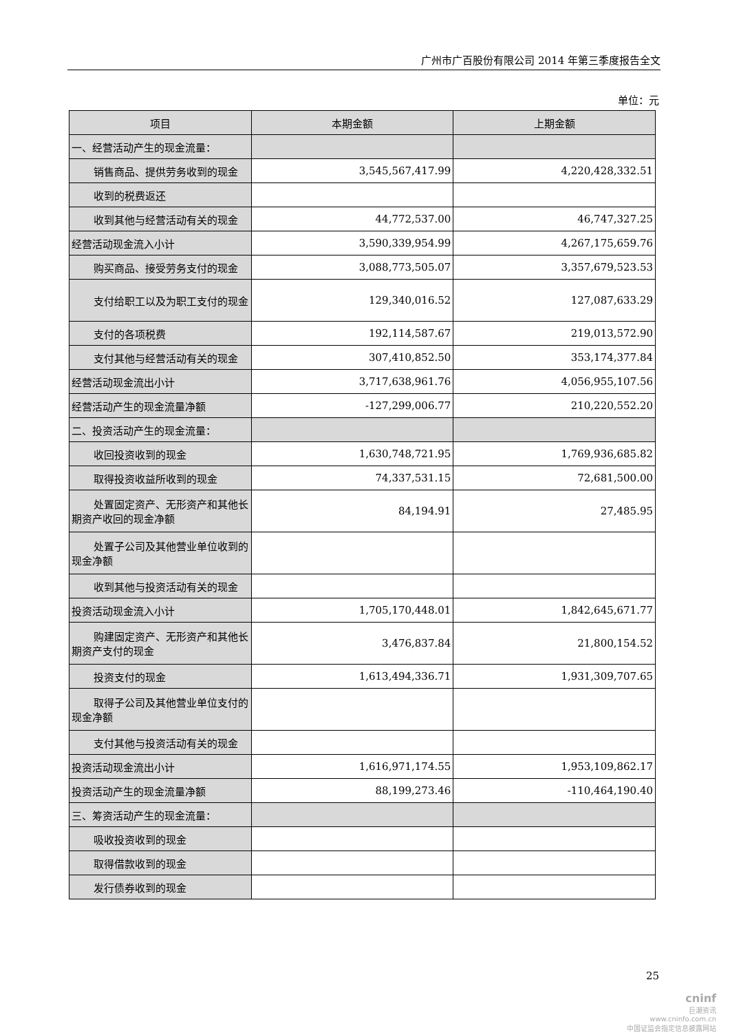广州市广百股份有限公司 2014 年第三季度报告全文
单位：元
| 项目 | 本期金额 | 上期金额 |
| --- | --- | --- |
| 一、经营活动产生的现金流量： | | |
| 销售商品、提供劳务收到的现金 | 3,545,567,417.99 | 4,220,428,332.51 |
| 收到的税费返还 | | |
| 收到其他与经营活动有关的现金 | 44,772,537.00 | 46,747,327.25 |
| 经营活动现金流入小计 | 3,590,339,954.99 | 4,267,175,659.76 |
| 购买商品、接受劳务支付的现金 | 3,088,773,505.07 | 3,357,679,523.53 |
| 支付给职工以及为职工支付的现金 | 129,340,016.52 | 127,087,633.29 |
| 支付的各项税费 | 192,114,587.67 | 219,013,572.90 |
| 支付其他与经营活动有关的现金 | 307,410,852.50 | 353,174,377.84 |
| 经营活动现金流出小计 | 3,717,638,961.76 | 4,056,955,107.56 |
| 经营活动产生的现金流量净额 | -127,299,006.77 | 210,220,552.20 |
| 二、投资活动产生的现金流量： | | |
| 收回投资收到的现金 | 1,630,748,721.95 | 1,769,936,685.82 |
| 取得投资收益所收到的现金 | 74,337,531.15 | 72,681,500.00 |
| 处置固定资产、无形资产和其他长期资产收回的现金净额 | 84,194.91 | 27,485.95 |
| 处置子公司及其他营业单位收到的现金净额 | | |
| 收到其他与投资活动有关的现金 | | |
| 投资活动现金流入小计 | 1,705,170,448.01 | 1,842,645,671.77 |
| 购建固定资产、无形资产和其他长期资产支付的现金 | 3,476,837.84 | 21,800,154.52 |
| 投资支付的现金 | 1,613,494,336.71 | 1,931,309,707.65 |
| 取得子公司及其他营业单位支付的现金净额 | | |
| 支付其他与投资活动有关的现金 | | |
| 投资活动现金流出小计 | 1,616,971,174.55 | 1,953,109,862.17 |
| 投资活动产生的现金流量净额 | 88,199,273.46 | -110,464,190.40 |
| 三、筹资活动产生的现金流量： | | |
| 吸收投资收到的现金 | | |
| 取得借款收到的现金 | | |
| 发行债券收到的现金 | | |
25
cninf
巨潮资讯
www.cninfo.com.cn
中国证监会指定信息披露网站